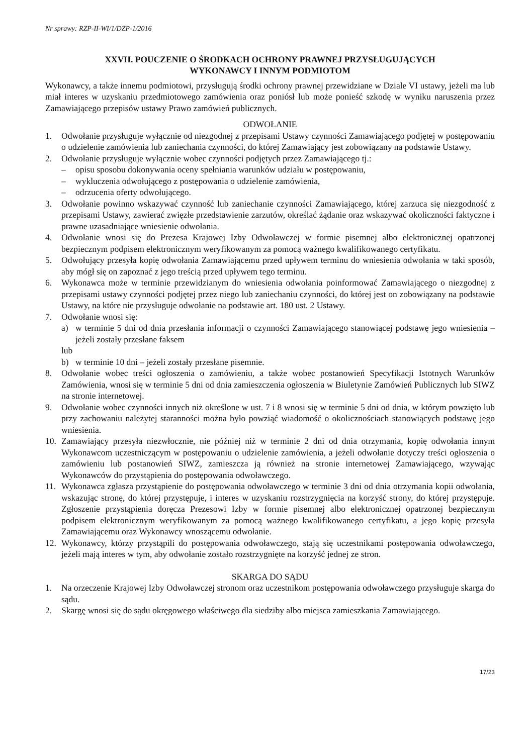Nr sprawy: RZP-II-WI/1/DZP-1/2016
XXVII. POUCZENIE O ŚRODKACH OCHRONY PRAWNEJ PRZYSŁUGUJĄCYCH
WYKONAWCY I INNYM PODMIOTOM
Wykonawcy, a także innemu podmiotowi, przysługują środki ochrony prawnej przewidziane w Dziale VI ustawy, jeżeli ma lub miał interes w uzyskaniu przedmiotowego zamówienia oraz poniósł lub może ponieść szkodę w wyniku naruszenia przez Zamawiającego przepisów ustawy Prawo zamówień publicznych.
ODWOŁANIE
1. Odwołanie przysługuje wyłącznie od niezgodnej z przepisami Ustawy czynności Zamawiającego podjętej w postępowaniu o udzielenie zamówienia lub zaniechania czynności, do której Zamawiający jest zobowiązany na podstawie Ustawy.
2. Odwołanie przysługuje wyłącznie wobec czynności podjętych przez Zamawiającego tj.:
– opisu sposobu dokonywania oceny spełniania warunków udziału w postępowaniu,
– wykluczenia odwołującego z postępowania o udzielenie zamówienia,
– odrzucenia oferty odwołującego.
3. Odwołanie powinno wskazywać czynność lub zaniechanie czynności Zamawiającego, której zarzuca się niezgodność z przepisami Ustawy, zawierać zwięzłe przedstawienie zarzutów, określać żądanie oraz wskazywać okoliczności faktyczne i prawne uzasadniające wniesienie odwołania.
4. Odwołanie wnosi się do Prezesa Krajowej Izby Odwoławczej w formie pisemnej albo elektronicznej opatrzonej bezpiecznym podpisem elektronicznym weryfikowanym za pomocą ważnego kwalifikowanego certyfikatu.
5. Odwołujący przesyła kopię odwołania Zamawiającemu przed upływem terminu do wniesienia odwołania w taki sposób, aby mógł się on zapoznać z jego treścią przed upływem tego terminu.
6. Wykonawca może w terminie przewidzianym do wniesienia odwołania poinformować Zamawiającego o niezgodnej z przepisami ustawy czynności podjętej przez niego lub zaniechaniu czynności, do której jest on zobowiązany na podstawie Ustawy, na które nie przysługuje odwołanie na podstawie art. 180 ust. 2 Ustawy.
7. Odwołanie wnosi się:
a) w terminie 5 dni od dnia przesłania informacji o czynności Zamawiającego stanowiącej podstawę jego wniesienia – jeżeli zostały przesłane faksem
lub
b) w terminie 10 dni – jeżeli zostały przesłane pisemnie.
8. Odwołanie wobec treści ogłoszenia o zamówieniu, a także wobec postanowień Specyfikacji Istotnych Warunków Zamówienia, wnosi się w terminie 5 dni od dnia zamieszczenia ogłoszenia w Biuletynie Zamówień Publicznych lub SIWZ na stronie internetowej.
9. Odwołanie wobec czynności innych niż określone w ust. 7 i 8 wnosi się w terminie 5 dni od dnia, w którym powzięto lub przy zachowaniu należytej staranności można było powziąć wiadomość o okolicznościach stanowiących podstawę jego wniesienia.
10. Zamawiający przesyła niezwłocznie, nie później niż w terminie 2 dni od dnia otrzymania, kopię odwołania innym Wykonawcom uczestniczącym w postępowaniu o udzielenie zamówienia, a jeżeli odwołanie dotyczy treści ogłoszenia o zamówieniu lub postanowień SIWZ, zamieszcza ją również na stronie internetowej Zamawiającego, wzywając Wykonawców do przystąpienia do postępowania odwoławczego.
11. Wykonawca zgłasza przystąpienie do postępowania odwoławczego w terminie 3 dni od dnia otrzymania kopii odwołania, wskazując stronę, do której przystępuje, i interes w uzyskaniu rozstrzygnięcia na korzyść strony, do której przystępuje. Zgłoszenie przystąpienia doręcza Prezesowi Izby w formie pisemnej albo elektronicznej opatrzonej bezpiecznym podpisem elektronicznym weryfikowanym za pomocą ważnego kwalifikowanego certyfikatu, a jego kopię przesyła Zamawiającemu oraz Wykonawcy wnoszącemu odwołanie.
12. Wykonawcy, którzy przystąpili do postępowania odwoławczego, stają się uczestnikami postępowania odwoławczego, jeżeli mają interes w tym, aby odwołanie zostało rozstrzygnięte na korzyść jednej ze stron.
SKARGA DO SĄDU
1. Na orzeczenie Krajowej Izby Odwoławczej stronom oraz uczestnikom postępowania odwoławczego przysługuje skarga do sądu.
2. Skargę wnosi się do sądu okręgowego właściwego dla siedziby albo miejsca zamieszkania Zamawiającego.
17/23